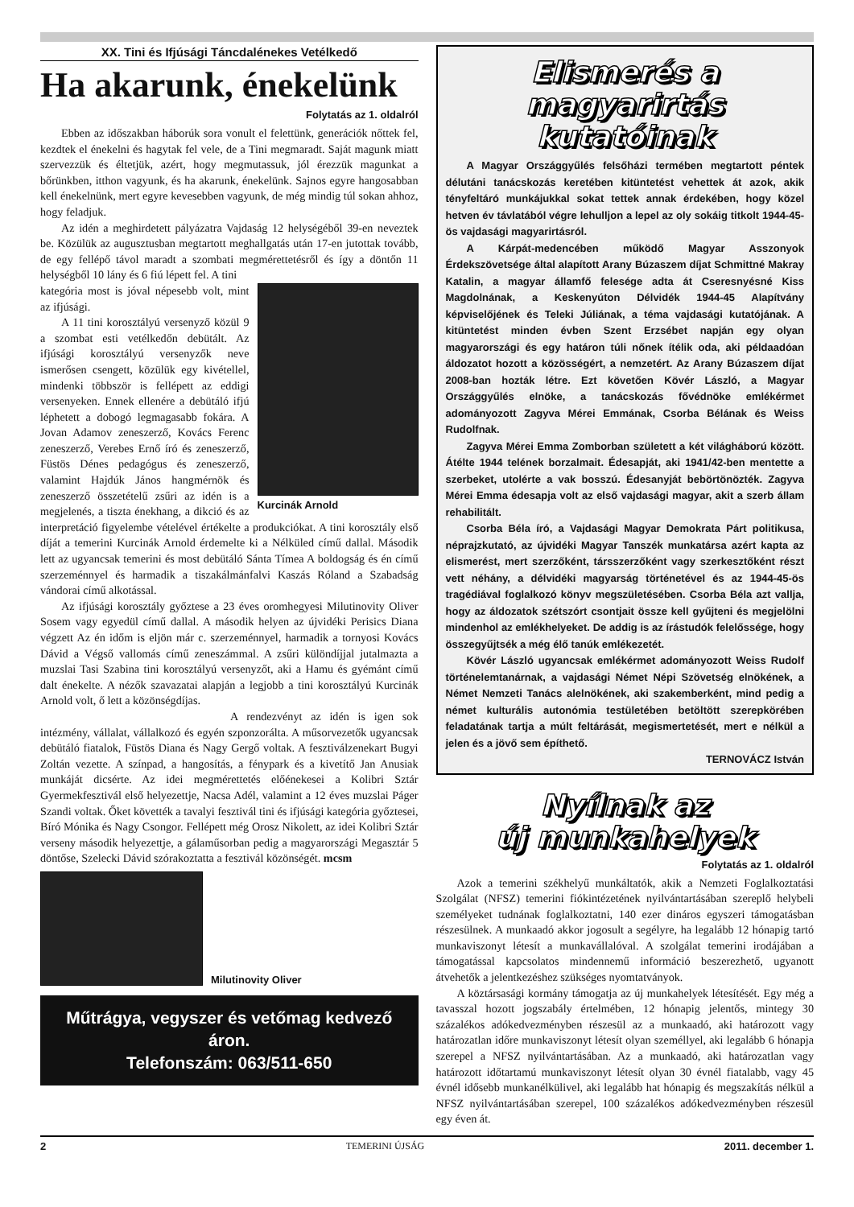XX. Tini és Ifjúsági Táncdalénekes Vetélkedő
Ha akarunk, énekelünk
Folytatás az 1. oldalról
Ebben az időszakban háborúk sora vonult el felettünk, generációk nőttek fel, kezdtek el énekelni és hagytak fel vele, de a Tini megmaradt. Saját magunk miatt szervezzük és éltetjük, azért, hogy megmutassuk, jól érezzük magunkat a bőrünkben, itthon vagyunk, és ha akarunk, énekelünk. Sajnos egyre hangosabban kell énekelnünk, mert egyre kevesebben vagyunk, de még mindig túl sokan ahhoz, hogy feladjuk.
Az idén a meghirdetett pályázatra Vajdaság 12 helységéből 39-en neveztek be. Közülük az augusztusban megtartott meghallgatás után 17-en jutottak tovább, de egy fellépő távol maradt a szombati megmérettetésről és így a döntőn 11 helységből 10 lány és 6 fiú lépett fel. A tini
Kurcinák Arnold
kategória most is jóval népesebb volt, mint az ifjúsági.
A 11 tini korosztályú versenyző közül 9 a szombat esti vetélkedőn debütált. Az ifjúsági korosztályú versenyzők neve ismerősen csengett, közülük egy kivétellel, mindenki többször is fellépett az eddigi versenyeken. Ennek ellenére a debütáló ifjú léphetett a dobogó legmagasabb fokára. A Jovan Adamov zeneszerző, Kovács Ferenc zeneszerző, Verebes Ernő író és zeneszerző, Füstös Dénes pedagógus és zeneszerző, valamint Hajdúk János hangmérnök és zeneszerző összetételű zsűri az idén is a megjelenés, a tiszta énekhang, a dikció és az interpretáció figyelembe vételével értékelte a produkciókat. A tini korosztály első díját a temerini Kurcinák Arnold érdemelte ki a Nélküled című dallal. Második lett az ugyancsak temerini és most debütáló Sánta Tímea A boldogság és én című szerzeménnyel és harmadik a tiszakálmánfalvi Kaszás Róland a Szabadság vándorai című alkotással.
Az ifjúsági korosztály győztese a 23 éves oromhegyesi Milutinovity Oliver Sosem vagy egyedül című dallal. A második helyen az újvidéki Perisics Diana végzett Az én időm is eljön már c. szerzeménnyel, harmadik a tornyosi Kovács Dávid a Végső vallomás című zeneszámmal. A zsűri különdíjjal jutalmazta a muzslai Tasi Szabina tini korosztályú versenyzőt, aki a Hamu és gyémánt című dalt énekelte. A nézők szavazatai alapján a legjobb a tini korosztályú Kurcinák Arnold volt, ő lett a közönségdíjas.
A rendezvényt az idén is igen sok intézmény, vállalat, vállalkozó és egyén szponzorálta. A műsorvezetők ugyancsak debütáló fiatalok, Füstös Diana és Nagy Gergő voltak. A fesztiválzenekart Bugyi Zoltán vezette. A színpad, a hangosítás, a fénypark és a kivetítő Jan Anusiak munkáját dicsérte. Az idei megmérettetés előénekesei a Kolibri Sztár Gyermekfesztivál első helyezettje, Nacsa Adél, valamint a 12 éves muzslai Páger Szandi voltak. Őket követték a tavalyi fesztivál tini és ifjúsági kategória győztesei, Bíró Mónika és Nagy Csongor. Fellépett még Orosz Nikolett, az idei Kolibri Sztár verseny második helyezettje, a gálaműsorban pedig a magyarországi Megasztár 5 döntőse, Szelecki Dávid szórakoztatta a fesztivál közönségét. mcsm
Milutinovity Oliver
Műtrágya, vegyszer és vetőmag kedvező áron.
Telefonszám: 063/511-650
Elismerés a
magyarirtás kutatóinak
A Magyar Országgyűlés felsőházi termében megtartott péntek délutáni tanácskozás keretében kitüntetést vehettek át azok, akik tényfeltáró munkájukkal sokat tettek annak érdekében, hogy közel hetven év távlatából végre lehulljon a lepel az oly sokáig titkolt 1944-45-ös vajdasági magyarirtásról.
A Kárpát-medencében működő Magyar Asszonyok Érdekszövetsége által alapított Arany Búzaszem díjat Schmittné Makray Katalin, a magyar államfő felesége adta át Cseresnyésné Kiss Magdolnának, a Keskenyúton Délvidék 1944-45 Alapítvány képviselőjének és Teleki Júliának, a téma vajdasági kutatójának. A kitüntetést minden évben Szent Erzsébet napján egy olyan magyarországi és egy határon túli nőnek ítélik oda, aki példaadóan áldozatot hozott a közösségért, a nemzetért. Az Arany Búzaszem díjat 2008-ban hozták létre. Ezt követően Kövér László, a Magyar Országgyűlés elnöke, a tanácskozás fővédnöke emlékérmet adományozott Zagyva Mérei Emmának, Csorba Bélának és Weiss Rudolfnak.
Zagyva Mérei Emma Zomborban született a két világháború között. Átélte 1944 telének borzalmait. Édesapját, aki 1941/42-ben mentette a szerbeket, utolérte a vak bosszú. Édesanyját bebörtönözték. Zagyva Mérei Emma édesapja volt az első vajdasági magyar, akit a szerb állam rehabilitált.
Csorba Béla író, a Vajdasági Magyar Demokrata Párt politikusa, néprajzkutató, az újvidéki Magyar Tanszék munkatársa azért kapta az elismerést, mert szerzőként, társszerzőként vagy szerkesztőként részt vett néhány, a délvidéki magyarság történetével és az 1944-45-ös tragédiával foglalkozó könyv megszületésében. Csorba Béla azt vallja, hogy az áldozatok szétszórt csontjait össze kell gyűjteni és megjelölni mindenhol az emlékhelyeket. De addig is az írástudók felelőssége, hogy összegyűjtsék a még élő tanúk emlékezetét.
Kövér László ugyancsak emlékérmet adományozott Weiss Rudolf történelemtanárnak, a vajdasági Német Népi Szövetség elnökének, a Német Nemzeti Tanács alelnökének, aki szakemberként, mind pedig a német kulturális autonómia testületében betöltött szerepkörében feladatának tartja a múlt feltárását, megismertetését, mert e nélkül a jelen és a jövő sem építhető.
TERNOVÁCZ István
Nyílnak az
új munkahelyek
Folytatás az 1. oldalról
Azok a temerini székhelyű munkáltatók, akik a Nemzeti Foglalkoztatási Szolgálat (NFSZ) temerini fiókintézetének nyilvántartásában szereplő helybeli személyeket tudnának foglalkoztatni, 140 ezer dináros egyszeri támogatásban részesülnek. A munkaadó akkor jogosult a segélyre, ha legalább 12 hónapig tartó munkaviszonyt létesít a munkavállalóval. A szolgálat temerini irodájában a támogatással kapcsolatos mindennemű információ beszerezhető, ugyanott átvehetők a jelentkezéshez szükséges nyomtatványok.
A köztársasági kormány támogatja az új munkahelyek létesítését. Egy még a tavasszal hozott jogszabály értelmében, 12 hónapig jelentős, mintegy 30 százalékos adókedvezményben részesül az a munkaadó, aki határozott vagy határozatlan időre munkaviszonyt létesít olyan személlyel, aki legalább 6 hónapja szerepel a NFSZ nyilvántartásában. Az a munkaadó, aki határozatlan vagy határozott időtartamú munkaviszonyt létesít olyan 30 évnél fiatalabb, vagy 45 évnél idősebb munkanélkülivel, aki legalább hat hónapig és megszakítás nélkül a NFSZ nyilvántartásában szerepel, 100 százalékos adókedvezményben részesül egy éven át.
2 TEMERINI ÚJSÁG 2011. december 1.